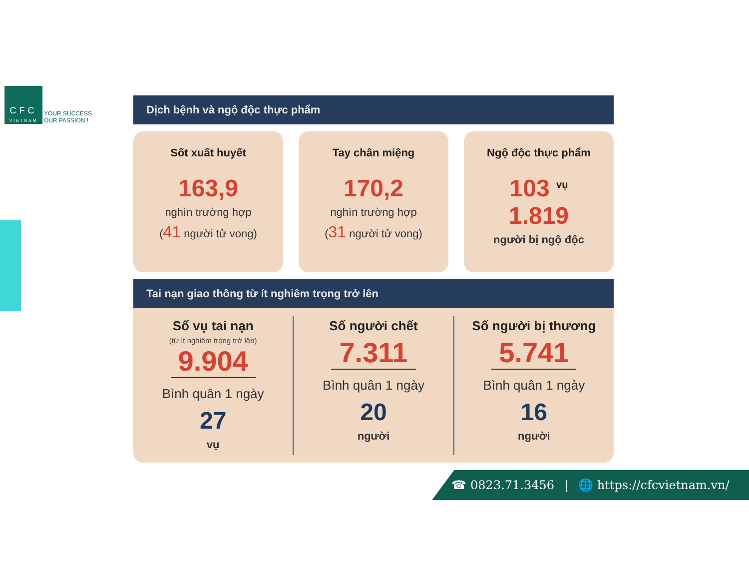CFC
VIETNAM
YOUR SUCCESS
OUR PASSION !
Dịch bệnh và ngộ độc thực phẩm
Sốt xuất huyết
163,9
nghìn trường hợp
(41 người tử vong)
Tay chân miệng
170,2
nghìn trường hợp
(31 người tử vong)
Ngộ độc thực phẩm
103 <sup>vụ</sup>
1.819
người bị ngộ độc
Tai nạn giao thông từ ít nghiêm trọng trở lên
Số vụ tai nạn
(từ ít nghiêm trọng trở lên)
9.904
Bình quân 1 ngày
27
vụ
Số người chết
7.311
Bình quân 1 ngày
20
người
Số người bị thương
5.741
Bình quân 1 ngày
16
người
☎ 0823.71.3456 | 🌐 https://cfcvietnam.vn/